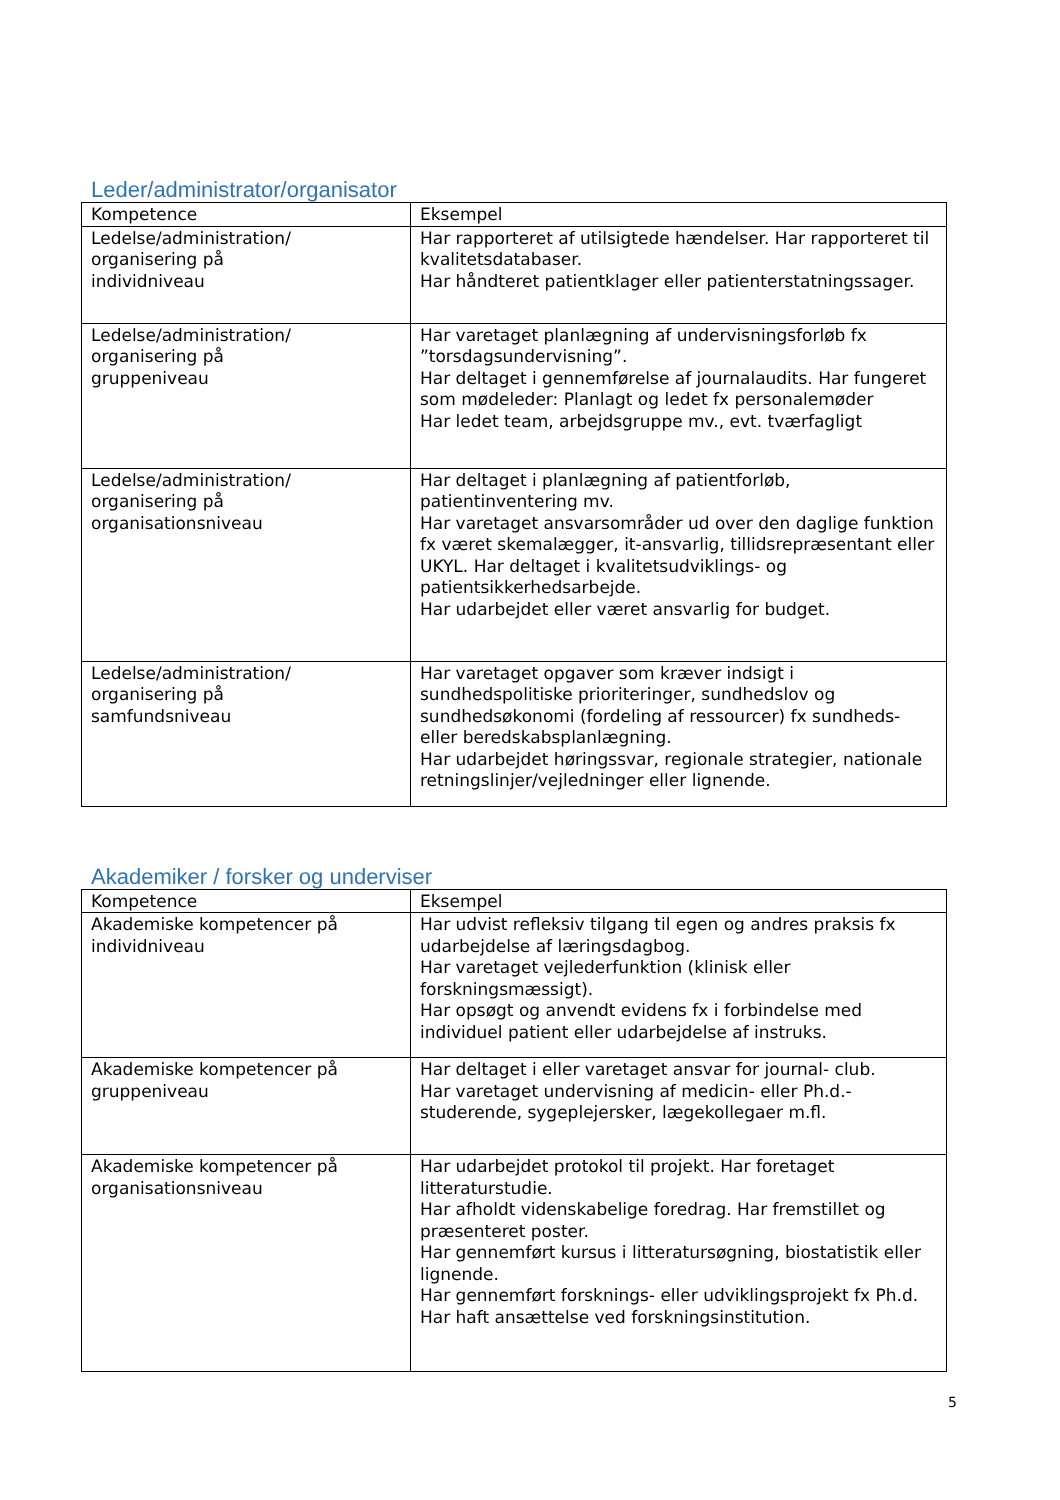Leder/administrator/organisator
| Kompetence | Eksempel |
| --- | --- |
| Ledelse/administration/ organisering på individniveau | Har rapporteret af utilsigtede hændelser. Har rapporteret til kvalitetsdatabaser. Har håndteret patientklager eller patienterstatningssager. |
| Ledelse/administration/ organisering på gruppeniveau | Har varetaget planlægning af undervisningsforløb fx ”torsdagsundervisning”. Har deltaget i gennemførelse af journalaudits. Har fungeret som mødeleder: Planlagt og ledet fx personalemøder Har ledet team, arbejdsgruppe mv., evt. tværfagligt |
| Ledelse/administration/ organisering på organisationsniveau | Har deltaget i planlægning af patientforløb, patientinventering mv. Har varetaget ansvarsområder ud over den daglige funktion fx været skemalægger, it-ansvarlig, tillidsrepræsentant eller UKYL. Har deltaget i kvalitetsudviklings- og patientsikkerhedsarbejde. Har udarbejdet eller været ansvarlig for budget. |
| Ledelse/administration/ organisering på samfundsniveau | Har varetaget opgaver som kræver indsigt i sundhedspolitiske prioriteringer, sundhedslov og sundhedsøkonomi (fordeling af ressourcer) fx sundheds- eller beredskabsplanlægning. Har udarbejdet høringssvar, regionale strategier, nationale retningslinjer/vejledninger eller lignende. |
Akademiker / forsker og underviser
| Kompetence | Eksempel |
| --- | --- |
| Akademiske kompetencer på individniveau | Har udvist refleksiv tilgang til egen og andres praksis fx udarbejdelse af læringsdagbog. Har varetaget vejlederfunktion (klinisk eller forskningsmæssigt). Har opsøgt og anvendt evidens fx i forbindelse med individuel patient eller udarbejdelse af instruks. |
| Akademiske kompetencer på gruppeniveau | Har deltaget i eller varetaget ansvar for journal- club. Har varetaget undervisning af medicin- eller Ph.d.-studerende, sygeplejersker, lægekollegaer m.fl. |
| Akademiske kompetencer på organisationsniveau | Har udarbejdet protokol til projekt. Har foretaget litteraturstudie. Har afholdt videnskabelige foredrag. Har fremstillet og præsenteret poster. Har gennemført kursus i litteratursøgning, biostatistik eller lignende. Har gennemført forsknings- eller udviklingsprojekt fx Ph.d. Har haft ansættelse ved forskningsinstitution. |
5